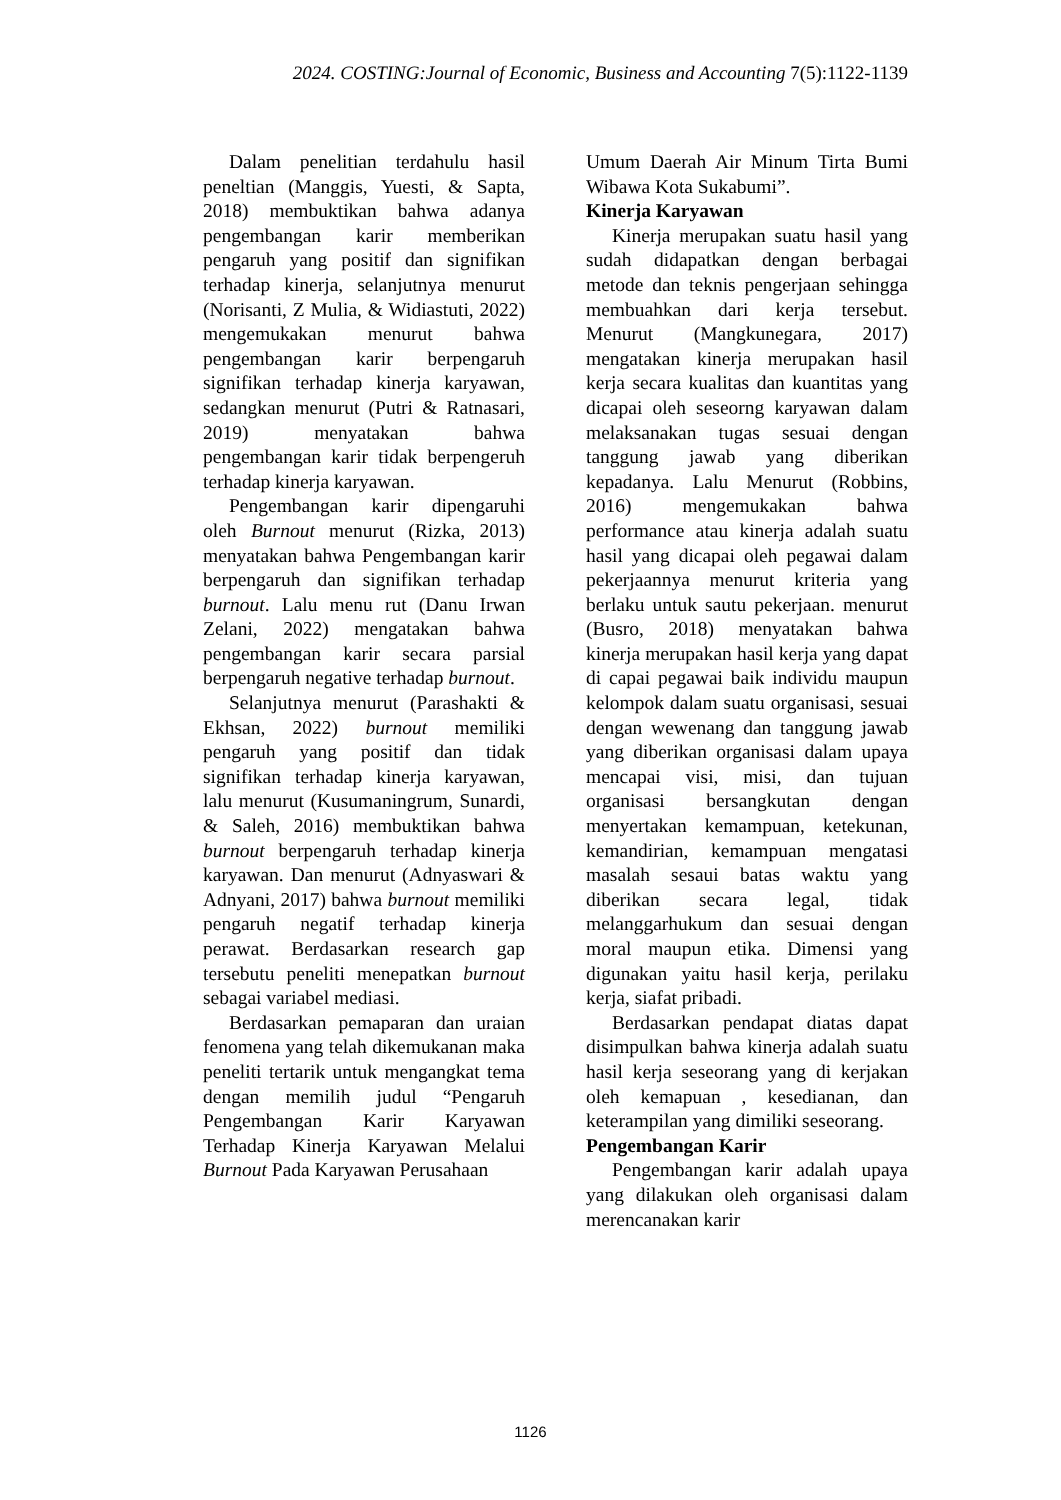2024. COSTING:Journal of Economic, Business and Accounting 7(5):1122-1139
Dalam penelitian terdahulu hasil peneltian (Manggis, Yuesti, & Sapta, 2018) membuktikan bahwa adanya pengembangan karir memberikan pengaruh yang positif dan signifikan terhadap kinerja, selanjutnya menurut (Norisanti, Z Mulia, & Widiastuti, 2022) mengemukakan menurut bahwa pengembangan karir berpengaruh signifikan terhadap kinerja karyawan, sedangkan menurut (Putri & Ratnasari, 2019) menyatakan bahwa pengembangan karir tidak berpengeruh terhadap kinerja karyawan.
Pengembangan karir dipengaruhi oleh Burnout menurut (Rizka, 2013) menyatakan bahwa Pengembangan karir berpengaruh dan signifikan terhadap burnout. Lalu menu rut (Danu Irwan Zelani, 2022) mengatakan bahwa pengembangan karir secara parsial berpengaruh negative terhadap burnout.
Selanjutnya menurut (Parashakti & Ekhsan, 2022) burnout memiliki pengaruh yang positif dan tidak signifikan terhadap kinerja karyawan, lalu menurut (Kusumaningrum, Sunardi, & Saleh, 2016) membuktikan bahwa burnout berpengaruh terhadap kinerja karyawan. Dan menurut (Adnyaswari & Adnyani, 2017) bahwa burnout memiliki pengaruh negatif terhadap kinerja perawat. Berdasarkan research gap tersebutu peneliti menepatkan burnout sebagai variabel mediasi.
Berdasarkan pemaparan dan uraian fenomena yang telah dikemukanan maka peneliti tertarik untuk mengangkat tema dengan memilih judul “Pengaruh Pengembangan Karir Karyawan Terhadap Kinerja Karyawan Melalui Burnout Pada Karyawan Perusahaan
Umum Daerah Air Minum Tirta Bumi Wibawa Kota Sukabumi”.
Kinerja Karyawan
Kinerja merupakan suatu hasil yang sudah didapatkan dengan berbagai metode dan teknis pengerjaan sehingga membuahkan dari kerja tersebut. Menurut (Mangkunegara, 2017) mengatakan kinerja merupakan hasil kerja secara kualitas dan kuantitas yang dicapai oleh seseorng karyawan dalam melaksanakan tugas sesuai dengan tanggung jawab yang diberikan kepadanya. Lalu Menurut (Robbins, 2016) mengemukakan bahwa performance atau kinerja adalah suatu hasil yang dicapai oleh pegawai dalam pekerjaannya menurut kriteria yang berlaku untuk sautu pekerjaan. menurut (Busro, 2018) menyatakan bahwa kinerja merupakan hasil kerja yang dapat di capai pegawai baik individu maupun kelompok dalam suatu organisasi, sesuai dengan wewenang dan tanggung jawab yang diberikan organisasi dalam upaya mencapai visi, misi, dan tujuan organisasi bersangkutan dengan menyertakan kemampuan, ketekunan, kemandirian, kemampuan mengatasi masalah sesaui batas waktu yang diberikan secara legal, tidak melanggarhukum dan sesuai dengan moral maupun etika. Dimensi yang digunakan yaitu hasil kerja, perilaku kerja, siafat pribadi.
Berdasarkan pendapat diatas dapat disimpulkan bahwa kinerja adalah suatu hasil kerja seseorang yang di kerjakan oleh kemapuan , kesedianan, dan keterampilan yang dimiliki seseorang.
Pengembangan Karir
Pengembangan karir adalah upaya yang dilakukan oleh organisasi dalam merencanakan karir
1126